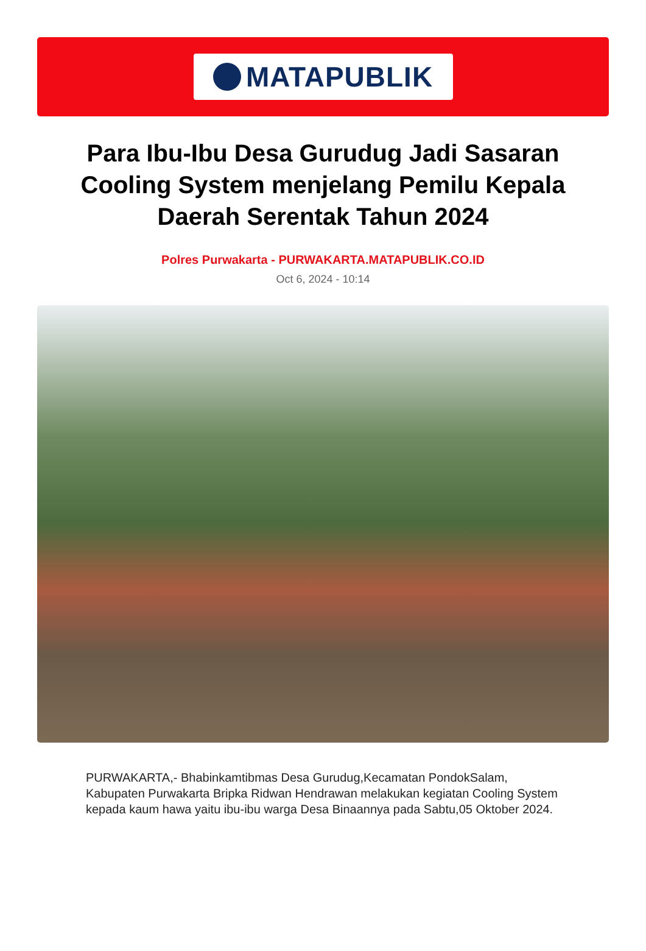MATAPUBLIK
Para Ibu-Ibu Desa Gurudug Jadi Sasaran Cooling System menjelang Pemilu Kepala Daerah Serentak Tahun 2024
Polres Purwakarta - PURWAKARTA.MATAPUBLIK.CO.ID
Oct 6, 2024 - 10:14
PURWAKARTA,- Bhabinkamtibmas Desa Gurudug,Kecamatan PondokSalam, Kabupaten Purwakarta Bripka Ridwan Hendrawan melakukan kegiatan Cooling System kepada kaum hawa yaitu ibu-ibu warga Desa Binaannya pada Sabtu,05 Oktober 2024.